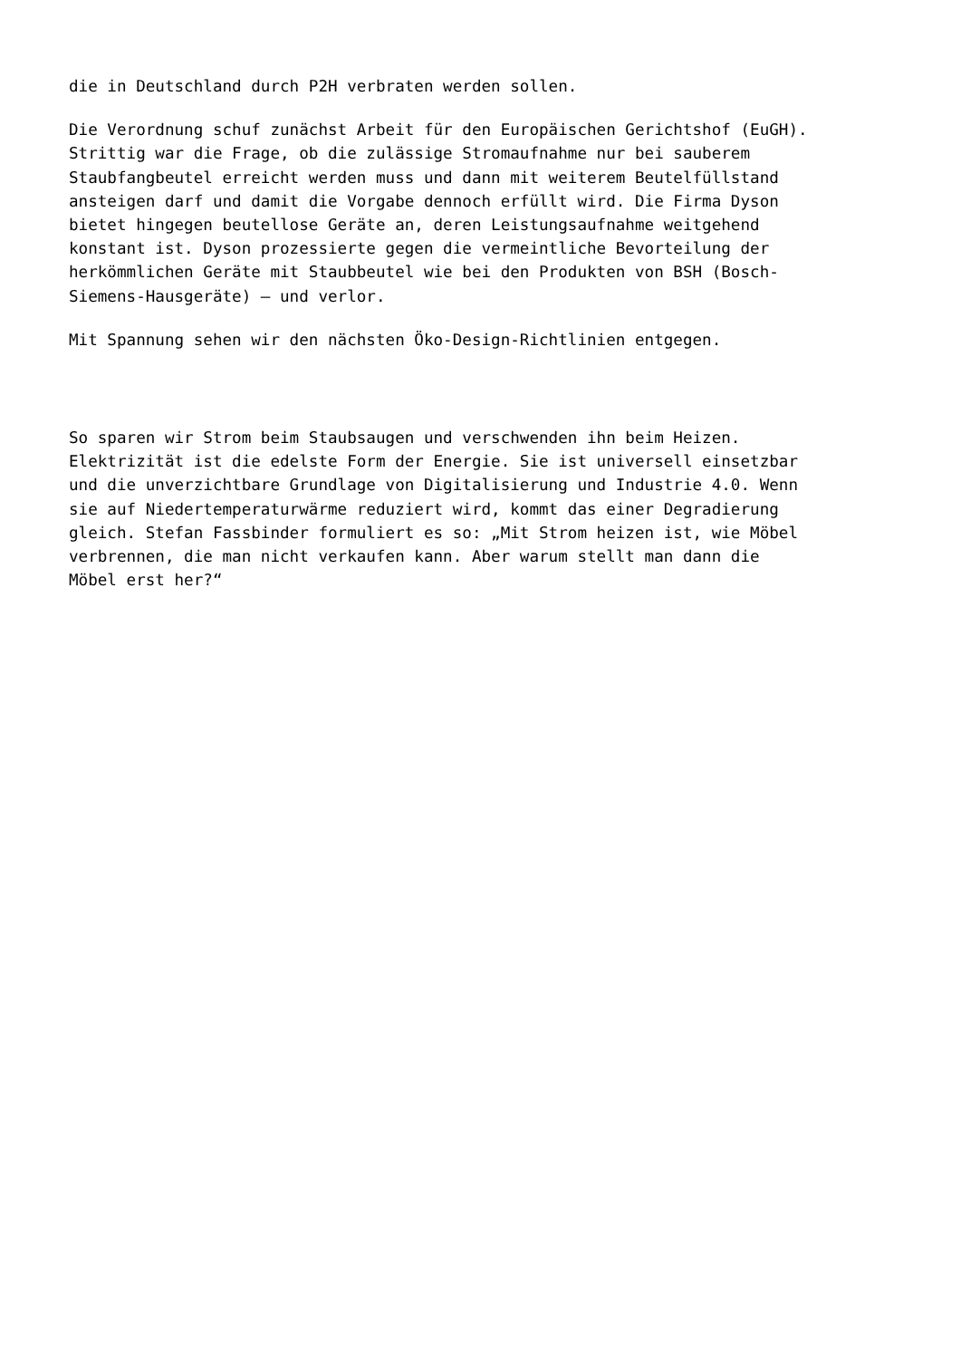die in Deutschland durch P2H verbraten werden sollen.
Die Verordnung schuf zunächst Arbeit für den Europäischen Gerichtshof (EuGH). Strittig war die Frage, ob die zulässige Stromaufnahme nur bei sauberem Staubfangbeutel erreicht werden muss und dann mit weiterem Beutelfüllstand ansteigen darf und damit die Vorgabe dennoch erfüllt wird. Die Firma Dyson bietet hingegen beutellose Geräte an, deren Leistungsaufnahme weitgehend konstant ist. Dyson prozessierte gegen die vermeintliche Bevorteilung der herkömmlichen Geräte mit Staubbeutel wie bei den Produkten von BSH (Bosch- Siemens-Hausgeräte) – und verlor.
Mit Spannung sehen wir den nächsten Öko-Design-Richtlinien entgegen.
So sparen wir Strom beim Staubsaugen und verschwenden ihn beim Heizen. Elektrizität ist die edelste Form der Energie. Sie ist universell einsetzbar und die unverzichtbare Grundlage von Digitalisierung und Industrie 4.0. Wenn sie auf Niedertemperaturwärme reduziert wird, kommt das einer Degradierung gleich. Stefan Fassbinder formuliert es so: „Mit Strom heizen ist, wie Möbel verbrennen, die man nicht verkaufen kann. Aber warum stellt man dann die Möbel erst her?“